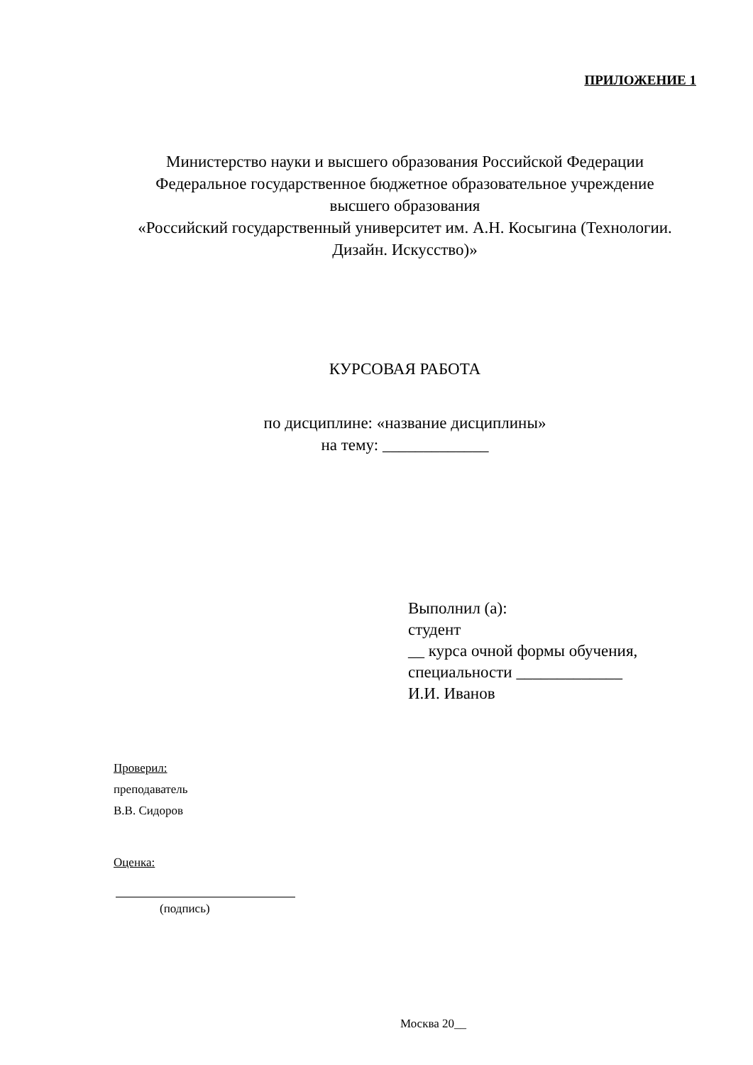ПРИЛОЖЕНИЕ 1
Министерство науки и высшего образования Российской Федерации
Федеральное государственное бюджетное образовательное учреждение
высшего образования
«Российский государственный университет им. А.Н. Косыгина (Технологии. Дизайн. Искусство)»
КУРСОВАЯ РАБОТА
по дисциплине: «название дисциплины»
на тему: _____________
Выполнил (а):
студент
__ курса очной формы обучения,
специальности _____________
И.И. Иванов
Проверил:
преподаватель
В.В. Сидоров
Оценка:
(подпись)
Москва 20__